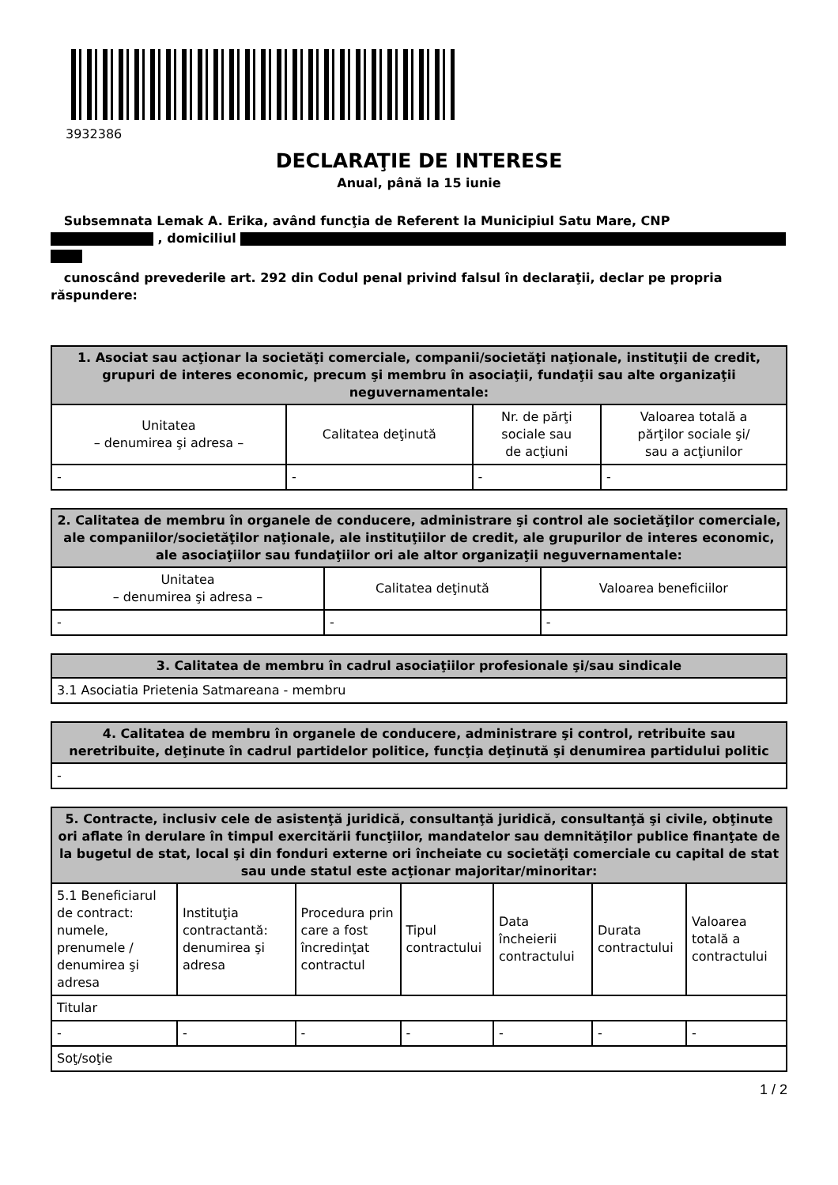3932386
DECLARAŢIE DE INTERESE
Anual, până la 15 iunie
Subsemnata Lemak A. Erika, având funcţia de Referent la Municipiul Satu Mare, CNP
, domiciliul
cunoscând prevederile art. 292 din Codul penal privind falsul în declaraţii, declar pe propria răspundere:
| 1. Asociat sau acţionar la societăţi comerciale, companii/societăţi naţionale, instituţii de credit, grupuri de interes economic, precum şi membru în asociaţii, fundaţii sau alte organizaţii neguvernamentale: | | | |
| --- | --- | --- | --- |
| Unitatea – denumirea şi adresa – | Calitatea deţinută | Nr. de părţi sociale sau de acţiuni | Valoarea totală a părţilor sociale şi/ sau a acţiunilor |
| - | - | - | - |
| 2. Calitatea de membru în organele de conducere, administrare şi control ale societăţilor comerciale, ale companiilor/societăţilor naţionale, ale instituţiilor de credit, ale grupurilor de interes economic, ale asociaţiilor sau fundaţiilor ori ale altor organizaţii neguvernamentale: | | |
| --- | --- | --- |
| Unitatea – denumirea şi adresa – | Calitatea deţinută | Valoarea beneficiilor |
| - | - | - |
| 3. Calitatea de membru în cadrul asociaţiilor profesionale şi/sau sindicale |
| --- |
| 3.1 Asociatia Prietenia Satmareana - membru |
| 4. Calitatea de membru în organele de conducere, administrare şi control, retribuite sau neretribuite, deţinute în cadrul partidelor politice, funcţia deţinută şi denumirea partidului politic |
| --- |
| - |
| 5. Contracte, inclusiv cele de asistenţă juridică, consultanţă juridică, consultanţă şi civile, obţinute ori aflate în derulare în timpul exercitării funcţiilor, mandatelor sau demnităţilor publice finanţate de la bugetul de stat, local şi din fonduri externe ori încheiate cu societăţi comerciale cu capital de stat sau unde statul este acţionar majoritar/minoritar: | | | | | | |
| --- | --- | --- | --- | --- | --- | --- |
| 5.1 Beneficiarul de contract: numele, prenumele / denumirea şi adresa | Instituţia contractantă: denumirea şi adresa | Procedura prin care a fost încredinţat contractul | Tipul contractului | Data încheierii contractului | Durata contractului | Valoarea totală a contractului |
| Titular | | | | | | |
| - | - | - | - | - | - | - |
| Soţ/soţie | | | | | | |
1 / 2